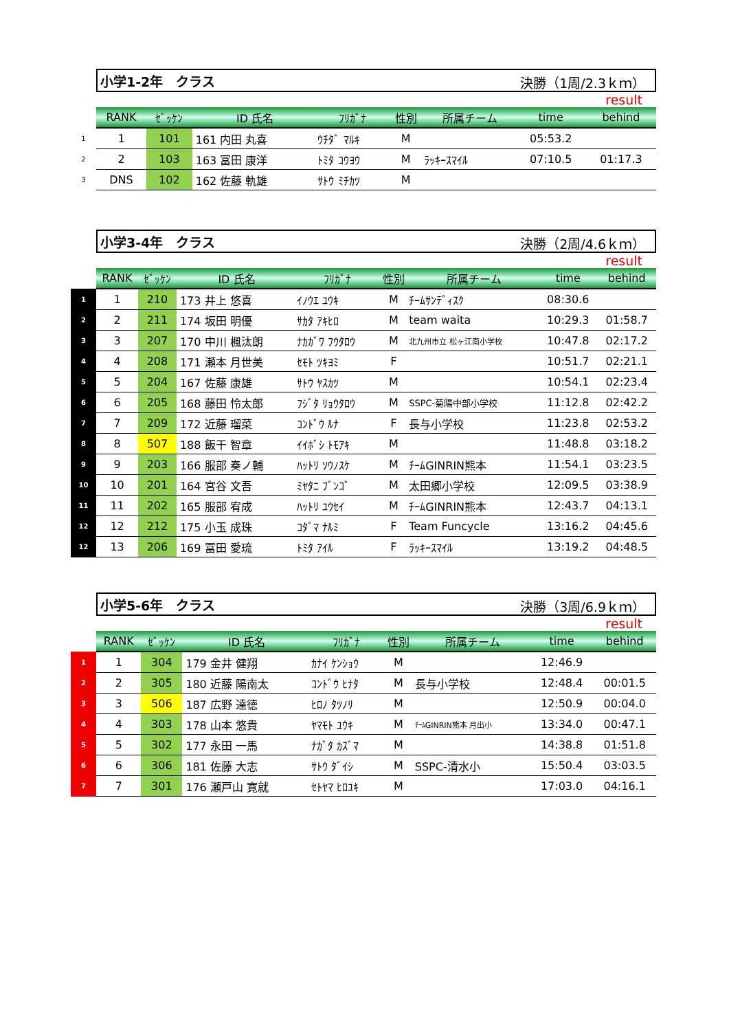小学1-2年　クラス 決勝（1周/2.3ｋｍ）
result
| | RANK | ｾﾞｯｹﾝ | ID 氏名 | ﾌﾘｶﾞﾅ | 性別 | 所属チーム | time | behind |
| 1 | 1 | 101 | 161 内田 丸喜 | ｳﾁﾀﾞ ﾏﾙｷ | M | | 05:53.2 | |
| 2 | 2 | 103 | 163 冨田 康洋 | ﾄﾐﾀ ｺｳﾖｳ | M | ﾗｯｷｰｽﾏｲﾙ | 07:10.5 | 01:17.3 |
| 3 | DNS | 102 | 162 佐藤 軌雄 | ｻﾄｳ ﾐﾁｶﾂ | M | | | |
小学3-4年　クラス 決勝（2周/4.6ｋｍ）
result
| | RANK | ｾﾞｯｹﾝ | ID 氏名 | ﾌﾘｶﾞﾅ | 性別 | 所属チーム | time | behind |
| 1 | 1 | 210 | 173 井上 悠喜 | ｲﾉｳｴ ﾕｳｷ | M | ﾁｰﾑｻﾝﾃﾞｨｽｸ | 08:30.6 | |
| 2 | 2 | 211 | 174 坂田 明優 | ｻｶﾀ ｱｷﾋﾛ | M | team waita | 10:29.3 | 01:58.7 |
| 3 | 3 | 207 | 170 中川 楓汰朗 | ﾅｶｶﾞﾜ ﾌｳﾀﾛｳ | M | 北九州市立 松ヶ江南小学校 | 10:47.8 | 02:17.2 |
| 4 | 4 | 208 | 171 瀬本 月世美 | ｾﾓﾄ ﾂｷﾖﾐ | F | | 10:51.7 | 02:21.1 |
| 5 | 5 | 204 | 167 佐藤 康雄 | ｻﾄｳ ﾔｽｶﾂ | M | | 10:54.1 | 02:23.4 |
| 6 | 6 | 205 | 168 藤田 怜太郎 | ﾌｼﾞﾀ ﾘｮｳﾀﾛｳ | M | SSPC-菊陽中部小学校 | 11:12.8 | 02:42.2 |
| 7 | 7 | 209 | 172 近藤 瑠菜 | ｺﾝﾄﾞｳ ﾙﾅ | F | 長与小学校 | 11:23.8 | 02:53.2 |
| 8 | 8 | 507 | 188 飯干 智章 | ｲｲﾎﾞｼ ﾄﾓｱｷ | M | | 11:48.8 | 03:18.2 |
| 9 | 9 | 203 | 166 服部 奏ノ輔 | ﾊｯﾄﾘ ｿｳﾉｽｹ | M | ﾁｰﾑGINRIN熊本 | 11:54.1 | 03:23.5 |
| 10 | 10 | 201 | 164 宮谷 文吾 | ﾐﾔﾀﾆ ﾌﾞﾝｺﾞ | M | 太田郷小学校 | 12:09.5 | 03:38.9 |
| 11 | 11 | 202 | 165 服部 宥成 | ﾊｯﾄﾘ ﾕｳｾｲ | M | ﾁｰﾑGINRIN熊本 | 12:43.7 | 04:13.1 |
| 12 | 12 | 212 | 175 小玉 成珠 | ｺﾀﾞﾏ ﾅﾙﾐ | F | Team Funcycle | 13:16.2 | 04:45.6 |
| 12 | 13 | 206 | 169 冨田 愛琉 | ﾄﾐﾀ ｱｲﾙ | F | ﾗｯｷｰｽﾏｲﾙ | 13:19.2 | 04:48.5 |
小学5-6年　クラス 決勝（3周/6.9ｋｍ）
result
| | RANK | ｾﾞｯｹﾝ | ID 氏名 | ﾌﾘｶﾞﾅ | 性別 | 所属チーム | time | behind |
| 1 | 1 | 304 | 179 金井 健翔 | ｶﾅｲ ｹﾝｼｮｳ | M | | 12:46.9 | |
| 2 | 2 | 305 | 180 近藤 陽南太 | ｺﾝﾄﾞｳ ﾋﾅﾀ | M | 長与小学校 | 12:48.4 | 00:01.5 |
| 3 | 3 | 506 | 187 広野 達徳 | ﾋﾛﾉ ﾀﾂﾉﾘ | M | | 12:50.9 | 00:04.0 |
| 4 | 4 | 303 | 178 山本 悠貴 | ﾔﾏﾓﾄ ﾕｳｷ | M | ﾁｰﾑGINRIN熊本 月出小 | 13:34.0 | 00:47.1 |
| 5 | 5 | 302 | 177 永田 一馬 | ﾅｶﾞﾀ ｶｽﾞﾏ | M | | 14:38.8 | 01:51.8 |
| 6 | 6 | 306 | 181 佐藤 大志 | ｻﾄｳ ﾀﾞｲｼ | M | SSPC-清水小 | 15:50.4 | 03:03.5 |
| 7 | 7 | 301 | 176 瀬戸山 寛就 | ｾﾄﾔﾏ ﾋﾛﾕｷ | M | | 17:03.0 | 04:16.1 |